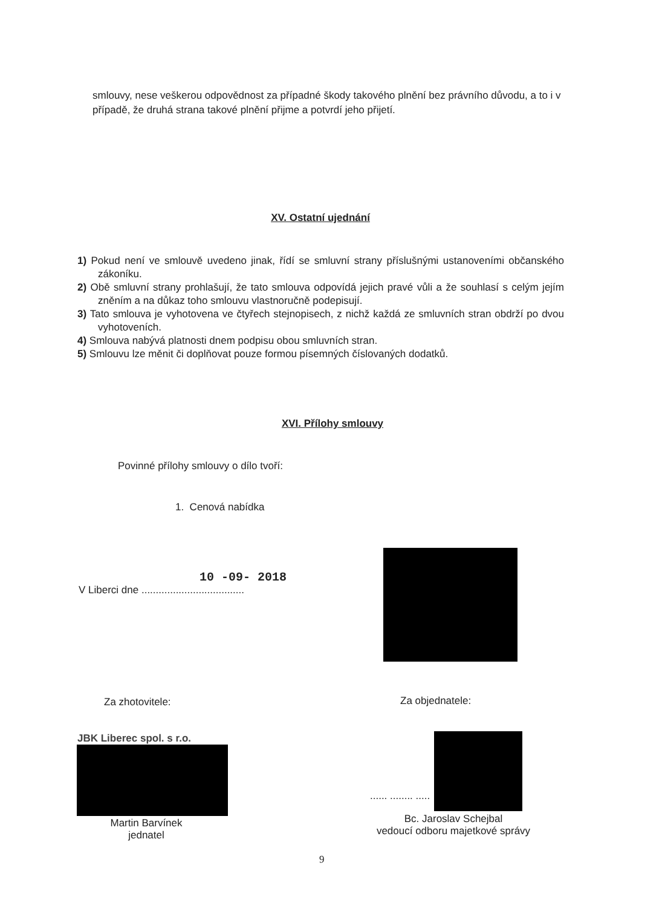smlouvy, nese veškerou odpovědnost za případné škody takového plnění bez právního důvodu, a to i v případě, že druhá strana takové plnění přijme a potvrdí jeho přijetí.
XV. Ostatní ujednání
1) Pokud není ve smlouvě uvedeno jinak, řídí se smluvní strany příslušnými ustanoveními občanského zákoníku.
2) Obě smluvní strany prohlašují, že tato smlouva odpovídá jejich pravé vůli a že souhlasí s celým jejím zněním a na důkaz toho smlouvu vlastnoručně podepisují.
3) Tato smlouva je vyhotovena ve čtyřech stejnopisech, z nichž každá ze smluvních stran obdrží po dvou vyhotoveních.
4) Smlouva nabývá platnosti dnem podpisu obou smluvních stran.
5) Smlouvu lze měnit či doplňovat pouze formou písemných číslovaných dodatků.
XVI. Přílohy smlouvy
Povinné přílohy smlouvy o dílo tvoří:
1. Cenová nabídka
10 -09- 2018
V Liberci dne ....................................
Za zhotovitele: Za objednatele:
JBK Liberec spol. s r.o.
...... ........ .....
Martin Barvínek
jednatel
Bc. Jaroslav Schejbal
vedoucí odboru majetkové správy
9